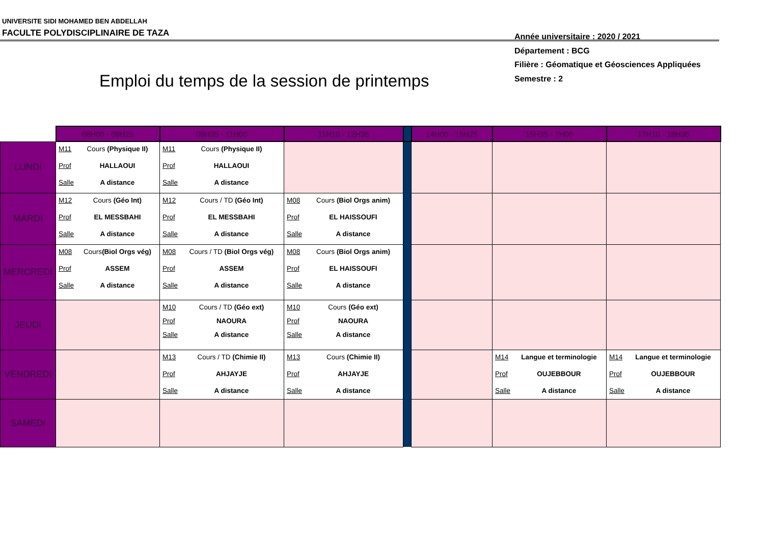UNIVERSITE SIDI MOHAMED BEN ABDELLAH
FACULTE POLYDISCIPLINAIRE DE TAZA
Année universitaire : 2020 / 2021
Département : BCG
Filière : Géomatique et Géosciences Appliquées
Semestre : 2
Emploi du temps de la session de printemps
| | 08H00 - 09H25 | 09H35 - 11H00 | 11H10 - 12H35 | | 14H00 - 15H25 | 15H35 - 7H00 | 17H10 - 18H35 |
| --- | --- | --- | --- | --- | --- | --- | --- |
| LUNDI | M11 Cours (Physique II) Prof HALLAOUI Salle A distance | M11 Cours (Physique II) Prof HALLAOUI Salle A distance | | | | | |
| MARDI | M12 Cours (Géo Int) Prof EL MESSBAHI Salle A distance | M12 Cours / TD (Géo Int) Prof EL MESSBAHI Salle A distance | M08 Cours (Biol Orgs anim) Prof EL HAISSOUFI Salle A distance | | | | |
| MERCREDI | M08 Cours (Biol Orgs vég) Prof ASSEM Salle A distance | M08 Cours / TD (Biol Orgs vég) Prof ASSEM Salle A distance | M08 Cours (Biol Orgs anim) Prof EL HAISSOUFI Salle A distance | | | | |
| JEUDI | | M10 Cours / TD (Géo ext) Prof NAOURA Salle A distance | M10 Cours (Géo ext) Prof NAOURA Salle A distance | | | | |
| VENDREDI | | M13 Cours / TD (Chimie II) Prof AHJAYJE Salle A distance | M13 Cours (Chimie II) Prof AHJAYJE Salle A distance | | | M14 Langue et terminologie Prof OUJEBBOUR Salle A distance | M14 Langue et terminologie Prof OUJEBBOUR Salle A distance |
| SAMEDI | | | | | | | |